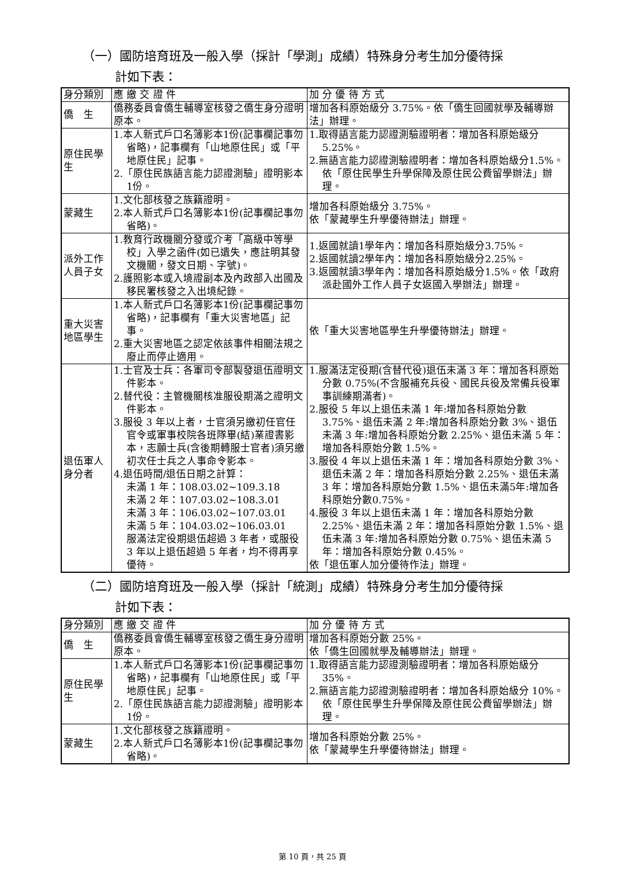（一）國防培育班及一般入學（採計「學測」成績）特殊身分考生加分優待採
計如下表：
| 身分類別 | 應 繳 交 證 件 | 加 分 優 待 方 式 |
| --- | --- | --- |
| 僑 生 | 僑務委員會僑生輔導室核發之僑生身分證明原本。 | 增加各科原始級分 3.75%。依「僑生回國就學及輔導辦法」辦理。 |
| 原住民學生 | 1.本人新式戶口名簿影本1份(記事欄記事勿省略)，記事欄有「山地原住民」或「平地原住民」記事。 2.「原住民族語言能力認證測驗」證明影本1份。 | 1.取得語言能力認證測驗證明者：增加各科原始級分5.25%。 2.無語言能力認證測驗證明者：增加各科原始級分1.5%。依「原住民學生升學保障及原住民公費留學辦法」辦理。 |
| 蒙藏生 | 1.文化部核發之族籍證明。 2.本人新式戶口名簿影本1份(記事欄記事勿省略)。 | 增加各科原始級分 3.75%。 依「蒙藏學生升學優待辦法」辦理。 |
| 派外工作人員子女 | 1.教育行政機關分發或介考「高級中等學校」入學之函件(如已遺失，應註明其發文機關，發文日期、字號)。 2.護照影本或入境證副本及內政部入出國及移民署核發之入出境紀錄。 | 1.返國就讀1學年內：增加各科原始級分3.75%。 2.返國就讀2學年內：增加各科原始級分2.25%。 3.返國就讀3學年內：增加各科原始級分1.5%。依「政府派赴國外工作人員子女返國入學辦法」辦理。 |
| 重大災害地區學生 | 1.本人新式戶口名簿影本1份(記事欄記事勿省略)，記事欄有「重大災害地區」記事。 2.重大災害地區之認定依該事件相關法規之廢止而停止適用。 | 依「重大災害地區學生升學優待辦法」辦理。 |
| 退伍軍人身分者 | 1.士官及士兵：各軍司令部製發退伍證明文件影本。 2.替代役：主管機關核准服役期滿之證明文件影本。 3.服役 3 年以上者，士官須另繳初任官任官令或軍事校院各班隊畢(結)業證書影本，志願士兵(含後期轉服士官者)須另繳初次任士兵之人事命令影本。 4.退伍時間/退伍日期之計算： 未滿 1 年：108.03.02~109.3.18 未滿 2 年：107.03.02~108.3.01 未滿 3 年：106.03.02~107.03.01 未滿 5 年：104.03.02~106.03.01 服滿法定役期退伍超過 3 年者，或服役 3 年以上退伍超過 5 年者，均不得再享優待。 | 1.服滿法定役期(含替代役)退伍未滿 3 年：增加各科原始分數 0.75%(不含服補充兵役、國民兵役及常備兵役軍事訓練期滿者)。 2.服役 5 年以上退伍未滿 1 年:增加各科原始分數 3.75%、退伍未滿 2 年:增加各科原始分數 3%、退伍未滿 3 年:增加各科原始分數 2.25%、退伍未滿 5 年：增加各科原始分數 1.5%。 3.服役 4 年以上退伍未滿 1 年：增加各科原始分數 3%、退伍未滿 2 年：增加各科原始分數 2.25%、退伍未滿 3 年：增加各科原始分數 1.5%、退伍未滿5年:增加各科原始分數0.75%。 4.服役 3 年以上退伍未滿 1 年：增加各科原始分數 2.25%、退伍未滿 2 年：增加各科原始分數 1.5%、退伍未滿 3 年:增加各科原始分數 0.75%、退伍未滿 5 年：增加各科原始分數 0.45%。 依「退伍軍人加分優待作法」辦理。 |
（二）國防培育班及一般入學（採計「統測」成績）特殊身分考生加分優待採
計如下表：
| 身分類別 | 應 繳 交 證 件 | 加 分 優 待 方 式 |
| --- | --- | --- |
| 僑 生 | 僑務委員會僑生輔導室核發之僑生身分證明原本。 | 增加各科原始分數 25%。 依「僑生回國就學及輔導辦法」辦理。 |
| 原住民學生 | 1.本人新式戶口名簿影本1份(記事欄記事勿省略)，記事欄有「山地原住民」或「平地原住民」記事。 2.「原住民族語言能力認證測驗」證明影本1份。 | 1.取得語言能力認證測驗證明者：增加各科原始級分 35%。 2.無語言能力認證測驗證明者：增加各科原始級分 10%。依「原住民學生升學保障及原住民公費留學辦法」辦理。 |
| 蒙藏生 | 1.文化部核發之族籍證明。 2.本人新式戶口名簿影本1份(記事欄記事勿省略)。 | 增加各科原始分數 25%。 依「蒙藏學生升學優待辦法」辦理。 |
第 10 頁，共 25 頁